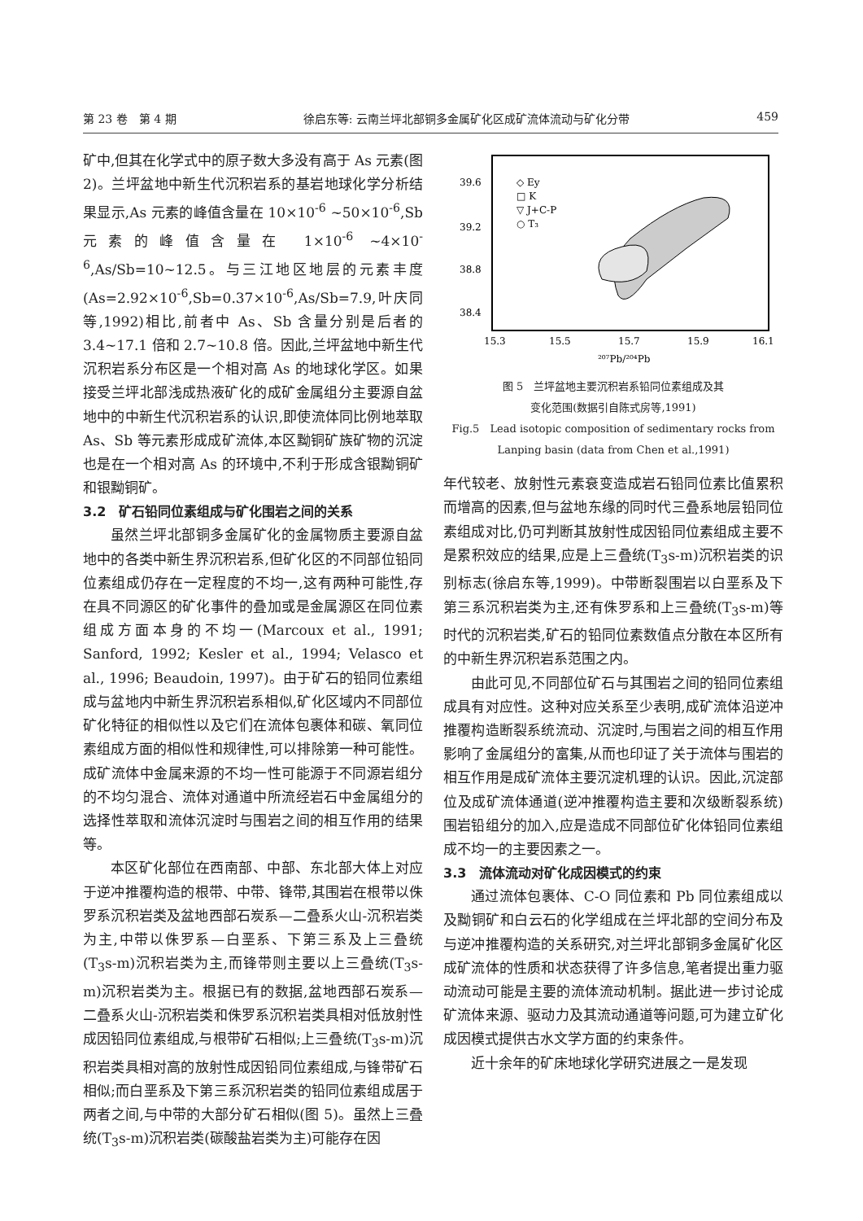第 23 卷　第 4 期 徐启东等: 云南兰坪北部铜多金属矿化区成矿流体流动与矿化分带 459
矿中,但其在化学式中的原子数大多没有高于 As 元素(图 2)。兰坪盆地中新生代沉积岩系的基岩地球化学分析结果显示,As 元素的峰值含量在 10×10<sup>-6</sup> ~50×10<sup>-6</sup>,Sb 元素的峰值含量在 1×10<sup>-6</sup> ~4×10<sup>-6</sup>,As/Sb=10~12.5。与三江地区地层的元素丰度(As=2.92×10<sup>-6</sup>,Sb=0.37×10<sup>-6</sup>,As/Sb=7.9,叶庆同等,1992)相比,前者中 As、Sb 含量分别是后者的 3.4~17.1 倍和 2.7~10.8 倍。因此,兰坪盆地中新生代沉积岩系分布区是一个相对高 As 的地球化学区。如果接受兰坪北部浅成热液矿化的成矿金属组分主要源自盆地中的中新生代沉积岩系的认识,即使流体同比例地萃取 As、Sb 等元素形成成矿流体,本区黝铜矿族矿物的沉淀也是在一个相对高 As 的环境中,不利于形成含银黝铜矿和银黝铜矿。
3.2　矿石铅同位素组成与矿化围岩之间的关系
虽然兰坪北部铜多金属矿化的金属物质主要源自盆地中的各类中新生界沉积岩系,但矿化区的不同部位铅同位素组成仍存在一定程度的不均一,这有两种可能性,存在具不同源区的矿化事件的叠加或是金属源区在同位素组成方面本身的不均一(Marcoux et al., 1991; Sanford, 1992; Kesler et al., 1994; Velasco et al., 1996; Beaudoin, 1997)。由于矿石的铅同位素组成与盆地内中新生界沉积岩系相似,矿化区域内不同部位矿化特征的相似性以及它们在流体包裹体和碳、氧同位素组成方面的相似性和规律性,可以排除第一种可能性。成矿流体中金属来源的不均一性可能源于不同源岩组分的不均匀混合、流体对通道中所流经岩石中金属组分的选择性萃取和流体沉淀时与围岩之间的相互作用的结果等。
本区矿化部位在西南部、中部、东北部大体上对应于逆冲推覆构造的根带、中带、锋带,其围岩在根带以侏罗系沉积岩类及盆地西部石炭系—二叠系火山-沉积岩类为主,中带以侏罗系—白垩系、下第三系及上三叠统(T<sub>3</sub>s-m)沉积岩类为主,而锋带则主要以上三叠统(T<sub>3</sub>s-m)沉积岩类为主。根据已有的数据,盆地西部石炭系—二叠系火山-沉积岩类和侏罗系沉积岩类具相对低放射性成因铅同位素组成,与根带矿石相似;上三叠统(T<sub>3</sub>s-m)沉积岩类具相对高的放射性成因铅同位素组成,与锋带矿石相似;而白垩系及下第三系沉积岩类的铅同位素组成居于两者之间,与中带的大部分矿石相似(图 5)。虽然上三叠统(T<sub>3</sub>s-m)沉积岩类(碳酸盐岩类为主)可能存在因
39.6
39.2
38.8
38.4
15.3
15.5
15.7
15.9
16.1
²⁰⁷Pb/²⁰⁴Pb
◇ Ey
□ K
▽ J+C-P
○ T₃
图 5　兰坪盆地主要沉积岩系铅同位素组成及其
变化范围(数据引自陈式房等,1991)
Fig.5　Lead isotopic composition of sedimentary rocks from
Lanping basin (data from Chen et al.,1991)
年代较老、放射性元素衰变造成岩石铅同位素比值累积而增高的因素,但与盆地东缘的同时代三叠系地层铅同位素组成对比,仍可判断其放射性成因铅同位素组成主要不是累积效应的结果,应是上三叠统(T<sub>3</sub>s-m)沉积岩类的识别标志(徐启东等,1999)。中带断裂围岩以白垩系及下第三系沉积岩类为主,还有侏罗系和上三叠统(T<sub>3</sub>s-m)等时代的沉积岩类,矿石的铅同位素数值点分散在本区所有的中新生界沉积岩系范围之内。
由此可见,不同部位矿石与其围岩之间的铅同位素组成具有对应性。这种对应关系至少表明,成矿流体沿逆冲推覆构造断裂系统流动、沉淀时,与围岩之间的相互作用影响了金属组分的富集,从而也印证了关于流体与围岩的相互作用是成矿流体主要沉淀机理的认识。因此,沉淀部位及成矿流体通道(逆冲推覆构造主要和次级断裂系统)围岩铅组分的加入,应是造成不同部位矿化体铅同位素组成不均一的主要因素之一。
3.3　流体流动对矿化成因模式的约束
通过流体包裹体、C-O 同位素和 Pb 同位素组成以及黝铜矿和白云石的化学组成在兰坪北部的空间分布及与逆冲推覆构造的关系研究,对兰坪北部铜多金属矿化区成矿流体的性质和状态获得了许多信息,笔者提出重力驱动流动可能是主要的流体流动机制。据此进一步讨论成矿流体来源、驱动力及其流动通道等问题,可为建立矿化成因模式提供古水文学方面的约束条件。
近十余年的矿床地球化学研究进展之一是发现